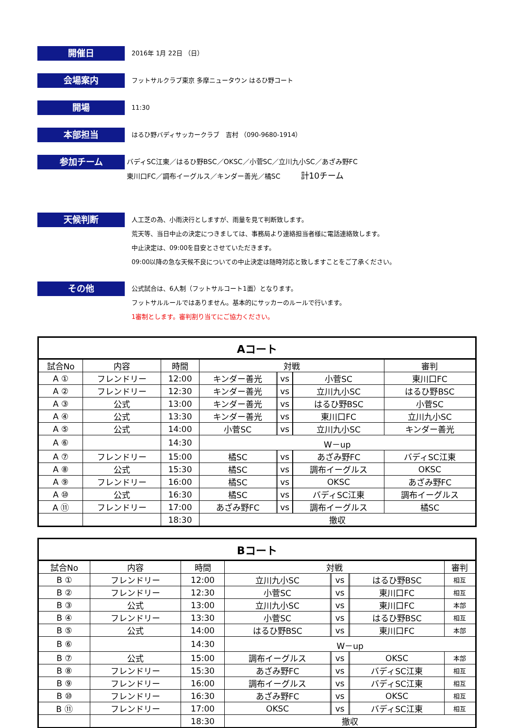開催日
2016年 1月 22日 （日）
会場案内
フットサルクラブ東京 多摩ニュータウン はるひ野コート
開場
11:30
本部担当
はるひ野バディサッカークラブ　吉村 （090-9680-1914）
参加チーム
バディSC江東／はるひ野BSC／OKSC／小菅SC／立川九小SC／あざみ野FC
東川口FC／調布イーグルス／キンダー善光／橘SC　　　計10チーム
天候判断
人工芝の為、小雨決行としますが、雨量を見て判断致します。
荒天等、当日中止の決定につきましては、事務局より連絡担当者様に電話連絡致します。
中止決定は、09:00を目安とさせていただきます。
09:00以降の急な天候不良についての中止決定は随時対応と致しますことをご了承ください。
その他
公式試合は、6人制（フットサルコート1面）となります。
フットサルルールではありません。基本的にサッカーのルールで行います。
1審制とします。審判割り当てにご協力ください。
| Aコート | | | | | | | | |
| --- | --- | --- | --- | --- | --- | --- | --- | --- |
| 試合No | 内容 | 時間 | 対戦 | | | | | 審判 |
| A ① | フレンドリー | 12:00 | キンダー善光 | | vs | | 小菅SC | 東川口FC |
| A ② | フレンドリー | 12:30 | キンダー善光 | | vs | | 立川九小SC | はるひ野BSC |
| A ③ | 公式 | 13:00 | キンダー善光 | | vs | | はるひ野BSC | 小菅SC |
| A ④ | 公式 | 13:30 | キンダー善光 | | vs | | 東川口FC | 立川九小SC |
| A ⑤ | 公式 | 14:00 | 小菅SC | | vs | | 立川九小SC | キンダー善光 |
| A ⑥ | | 14:30 | W－up | | | | | |
| A ⑦ | フレンドリー | 15:00 | 橘SC | | vs | | あざみ野FC | バディSC江東 |
| A ⑧ | 公式 | 15:30 | 橘SC | | vs | | 調布イーグルス | OKSC |
| A ⑨ | フレンドリー | 16:00 | 橘SC | | vs | | OKSC | あざみ野FC |
| A ⑩ | 公式 | 16:30 | 橘SC | | vs | | バディSC江東 | 調布イーグルス |
| A ⑪ | フレンドリー | 17:00 | あざみ野FC | | vs | | 調布イーグルス | 橘SC |
| | | 18:30 | 撤収 | | | | | |
| Bコート | | | | | | | | |
| --- | --- | --- | --- | --- | --- | --- | --- | --- |
| 試合No | 内容 | 時間 | 対戦 | | | | | 審判 |
| B ① | フレンドリー | 12:00 | 立川九小SC | | vs | | はるひ野BSC | 相互 |
| B ② | フレンドリー | 12:30 | 小菅SC | | vs | | 東川口FC | 相互 |
| B ③ | 公式 | 13:00 | 立川九小SC | | vs | | 東川口FC | 本部 |
| B ④ | フレンドリー | 13:30 | 小菅SC | | vs | | はるひ野BSC | 相互 |
| B ⑤ | 公式 | 14:00 | はるひ野BSC | | vs | | 東川口FC | 本部 |
| B ⑥ | | 14:30 | W－up | | | | | |
| B ⑦ | 公式 | 15:00 | 調布イーグルス | | vs | | OKSC | 本部 |
| B ⑧ | フレンドリー | 15:30 | あざみ野FC | | vs | | バディSC江東 | 相互 |
| B ⑨ | フレンドリー | 16:00 | 調布イーグルス | | vs | | バディSC江東 | 相互 |
| B ⑩ | フレンドリー | 16:30 | あざみ野FC | | vs | | OKSC | 相互 |
| B ⑪ | フレンドリー | 17:00 | OKSC | | vs | | バディSC江東 | 相互 |
| | | 18:30 | 撤収 | | | | | |